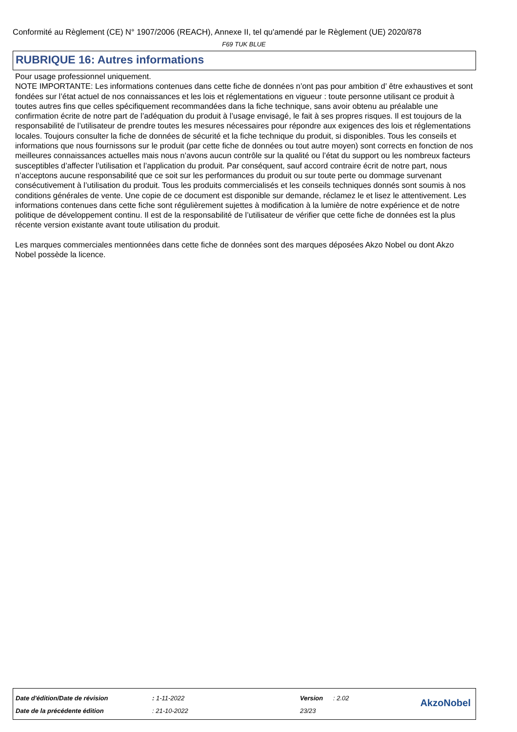Conformité au Règlement (CE) N° 1907/2006 (REACH), Annexe II, tel qu'amendé par le Règlement (UE) 2020/878
F69 TUK BLUE
RUBRIQUE 16: Autres informations
Pour usage professionnel uniquement.
NOTE IMPORTANTE: Les informations contenues dans cette fiche de données n’ont pas pour ambition d’ être exhaustives et sont fondées sur l’état actuel de nos connaissances et les lois et réglementations en vigueur : toute personne utilisant ce produit à toutes autres fins que celles spécifiquement recommandées dans la fiche technique, sans avoir obtenu au préalable une confirmation écrite de notre part de l’adéquation du produit à l’usage envisagé, le fait à ses propres risques. Il est toujours de la responsabilité de l’utilisateur de prendre toutes les mesures nécessaires pour répondre aux exigences des lois et réglementations locales. Toujours consulter la fiche de données de sécurité et la fiche technique du produit, si disponibles. Tous les conseils et informations que nous fournissons sur le produit (par cette fiche de données ou tout autre moyen) sont corrects en fonction de nos meilleures connaissances actuelles mais nous n’avons aucun contrôle sur la qualité ou l’état du support ou les nombreux facteurs susceptibles d’affecter l’utilisation et l’application du produit. Par conséquent, sauf accord contraire écrit de notre part, nous n’acceptons aucune responsabilité que ce soit sur les performances du produit ou sur toute perte ou dommage survenant consécutivement à l’utilisation du produit. Tous les produits commercialisés et les conseils techniques donnés sont soumis à nos conditions générales de vente. Une copie de ce document est disponible sur demande, réclamez le et lisez le attentivement. Les informations contenues dans cette fiche sont régulièrement sujettes à modification à la lumière de notre expérience et de notre politique de développement continu. Il est de la responsabilité de l’utilisateur de vérifier que cette fiche de données est la plus récente version existante avant toute utilisation du produit.
Les marques commerciales mentionnées dans cette fiche de données sont des marques déposées Akzo Nobel ou dont Akzo Nobel possède la licence.
| Date d'édition/Date de révision | : 1-11-2022 | Version | : 2.02 |
| Date de la précédente édition | : 21-10-2022 | 23/23 | |
AkzoNobel